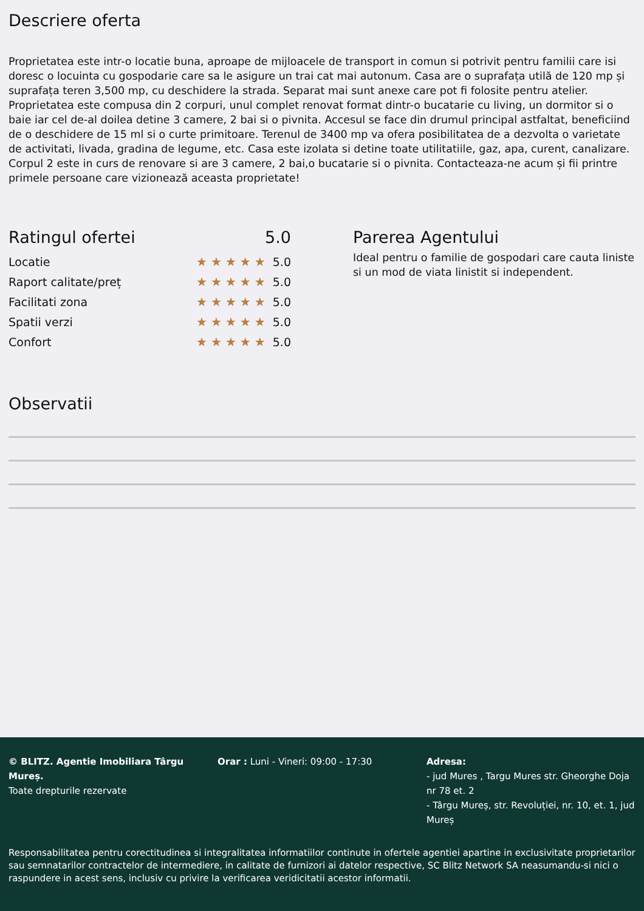Descriere oferta
Proprietatea este intr-o locatie buna, aproape de mijloacele de transport in comun si potrivit pentru familii care isi doresc o locuinta cu gospodarie care sa le asigure un trai cat mai autonum. Casa are o suprafața utilă de 120 mp și suprafața teren 3,500 mp, cu deschidere la strada. Separat mai sunt anexe care pot fi folosite pentru atelier. Proprietatea este compusa din 2 corpuri, unul complet renovat format dintr-o bucatarie cu living, un dormitor si o baie iar cel de-al doilea detine 3 camere, 2 bai si o pivnita. Accesul se face din drumul principal astfaltat, beneficiind de o deschidere de 15 ml si o curte primitoare. Terenul de 3400 mp va ofera posibilitatea de a dezvolta o varietate de activitati, livada, gradina de legume, etc. Casa este izolata si detine toate utilitatiile, gaz, apa, curent, canalizare. Corpul 2 este in curs de renovare si are 3 camere, 2 bai,o bucatarie si o pivnita. Contacteaza-ne acum și fii printre primele persoane care vizionează aceasta proprietate!
Ratingul ofertei 5.0
Locatie ★★★★★ 5.0
Raport calitate/preț ★★★★★ 5.0
Facilitati zona ★★★★★ 5.0
Spatii verzi ★★★★★ 5.0
Confort ★★★★★ 5.0
Parerea Agentului
Ideal pentru o familie de gospodari care cauta liniste si un mod de viata linistit si independent.
Observatii
© BLITZ. Agentie Imobiliara Târgu Mureș.
Toate drepturile rezervate
Orar : Luni - Vineri: 09:00 - 17:30 Adresa:
- jud Mures , Targu Mures str. Gheorghe Doja nr 78 et. 2
- Târgu Mureș, str. Revoluției, nr. 10, et. 1, jud Mureș
Responsabilitatea pentru corectitudinea si integralitatea informatiilor continute in ofertele agentiei apartine in exclusivitate proprietarilor sau semnatarilor contractelor de intermediere, in calitate de furnizori ai datelor respective, SC Blitz Network SA neasumandu-si nici o raspundere in acest sens, inclusiv cu privire la verificarea veridicitatii acestor informatii.